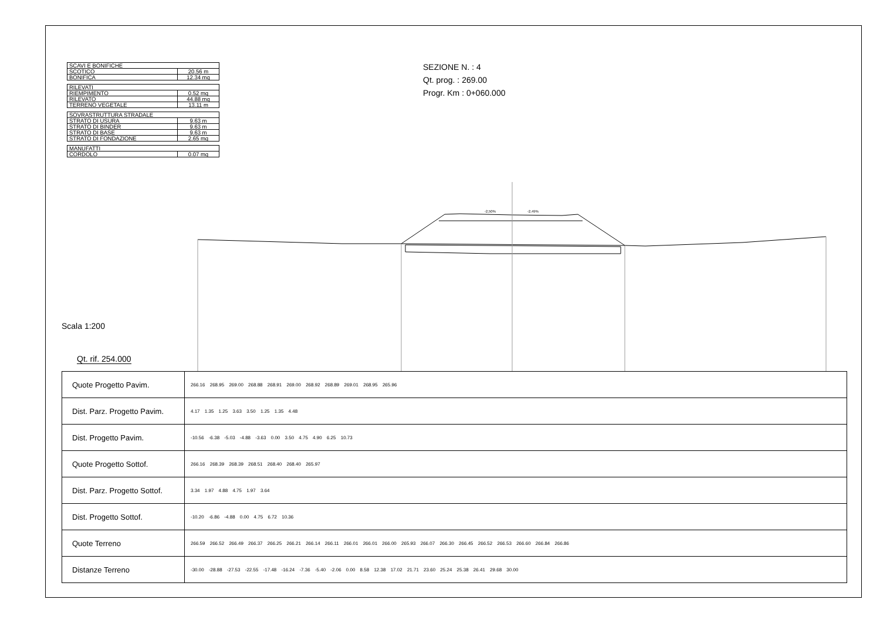| SCAVI E BONIFICHE | |
| SCOTICO | 20.56 m |
| BONIFICA | 12.34 mq |
| RILEVATI | |
| RIEMPIMENTO | 0.52 mq |
| RILEVATO | 44.88 mq |
| TERRENO VEGETALE | 13.11 m |
| SOVRASTRUTTURA STRADALE | |
| STRATO DI USURA | 9.63 m |
| STRATO DI BINDER | 9.63 m |
| STRATO DI BASE | 9.63 m |
| STRATO DI FONDAZIONE | 2.65 mq |
| MANUFATTI | |
| CORDOLO | 0.07 mq |
SEZIONE N. : 4
Qt. prog. : 269.00
Progr. Km : 0+060.000
-2,50%
-2,49%
Scala 1:200
Qt. rif. 254.000
| Quote Progetto Pavim. | 266.16 268.95 269.00 268.88 268.91 269.00 268.92 268.89 269.01 268.95 265.96 |
| Dist. Parz. Progetto Pavim. | 4.17 1.35 1.25 3.63 3.50 1.25 1.35 4.48 |
| Dist. Progetto Pavim. | -10.56 -6.38 -5.03 -4.88 -3.63 0.00 3.50 4.75 4.90 6.25 10.73 |
| Quote Progetto Sottof. | 266.16 268.39 268.39 268.51 268.40 268.40 265.97 |
| Dist. Parz. Progetto Sottof. | 3.34 1.97 4.88 4.75 1.97 3.64 |
| Dist. Progetto Sottof. | -10.20 -6.86 -4.88 0.00 4.75 6.72 10.36 |
| Quote Terreno | 266.59 266.52 266.49 266.37 266.25 266.21 266.14 266.11 266.01 266.01 266.00 265.93 266.07 266.30 266.45 266.52 266.53 266.60 266.84 266.86 |
| Distanze Terreno | -30.00 -28.88 -27.53 -22.55 -17.48 -16.24 -7.36 -5.40 -2.06 0.00 8.58 12.38 17.02 21.71 23.60 25.24 25.38 26.41 29.68 30.00 |